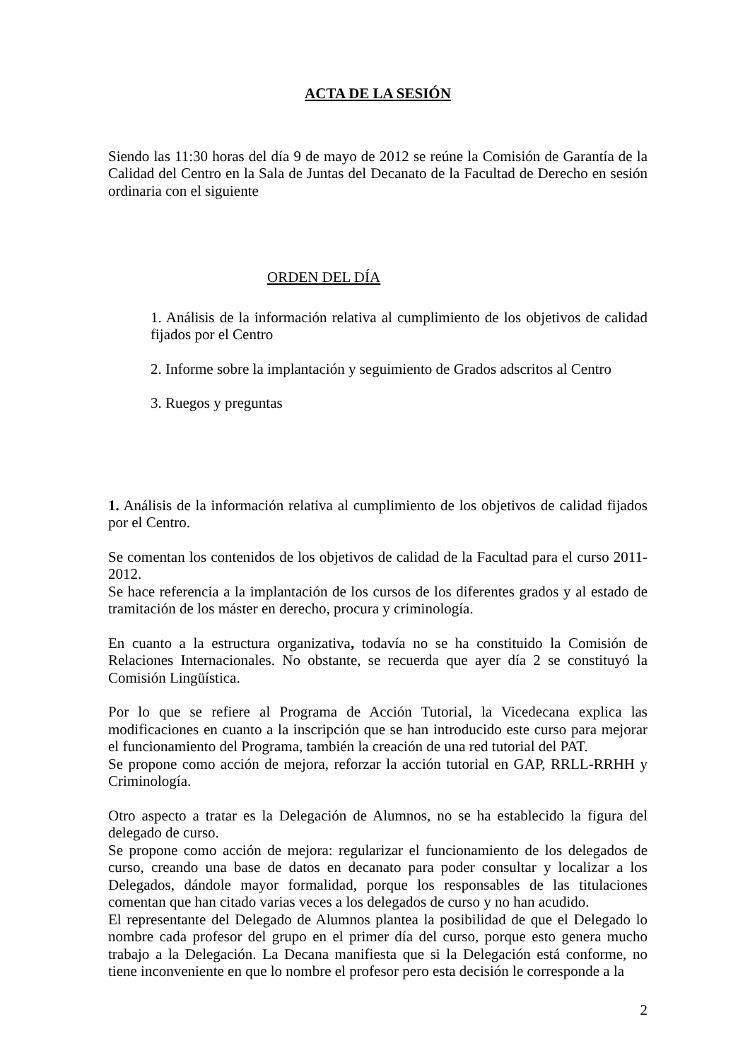ACTA DE LA SESIÓN
Siendo las 11:30 horas del día 9 de mayo de 2012 se reúne la Comisión de Garantía de la Calidad del Centro en la Sala de Juntas del Decanato de la Facultad de Derecho en sesión ordinaria con el siguiente
ORDEN DEL DÍA
1. Análisis de la información relativa al cumplimiento de los objetivos de calidad fijados por el Centro
2. Informe sobre la implantación y seguimiento de Grados adscritos al Centro
3. Ruegos y preguntas
1. Análisis de la información relativa al cumplimiento de los objetivos de calidad fijados por el Centro.
Se comentan los contenidos de los objetivos de calidad de la Facultad para el curso 2011-2012.
Se hace referencia a la implantación de los cursos de los diferentes grados y al estado de tramitación de los máster en derecho, procura y criminología.
En cuanto a la estructura organizativa, todavía no se ha constituido la Comisión de Relaciones Internacionales. No obstante, se recuerda que ayer día 2 se constituyó la Comisión Lingüística.
Por lo que se refiere al Programa de Acción Tutorial, la Vicedecana explica las modificaciones en cuanto a la inscripción que se han introducido este curso para mejorar el funcionamiento del Programa, también la creación de una red tutorial del PAT.
Se propone como acción de mejora, reforzar la acción tutorial en GAP, RRLL-RRHH y Criminología.
Otro aspecto a tratar es la Delegación de Alumnos, no se ha establecido la figura del delegado de curso.
Se propone como acción de mejora: regularizar el funcionamiento de los delegados de curso, creando una base de datos en decanato para poder consultar y localizar a los Delegados, dándole mayor formalidad, porque los responsables de las titulaciones comentan que han citado varias veces a los delegados de curso y no han acudido.
El representante del Delegado de Alumnos plantea la posibilidad de que el Delegado lo nombre cada profesor del grupo en el primer día del curso, porque esto genera mucho trabajo a la Delegación. La Decana manifiesta que si la Delegación está conforme, no tiene inconveniente en que lo nombre el profesor pero esta decisión le corresponde a la
2